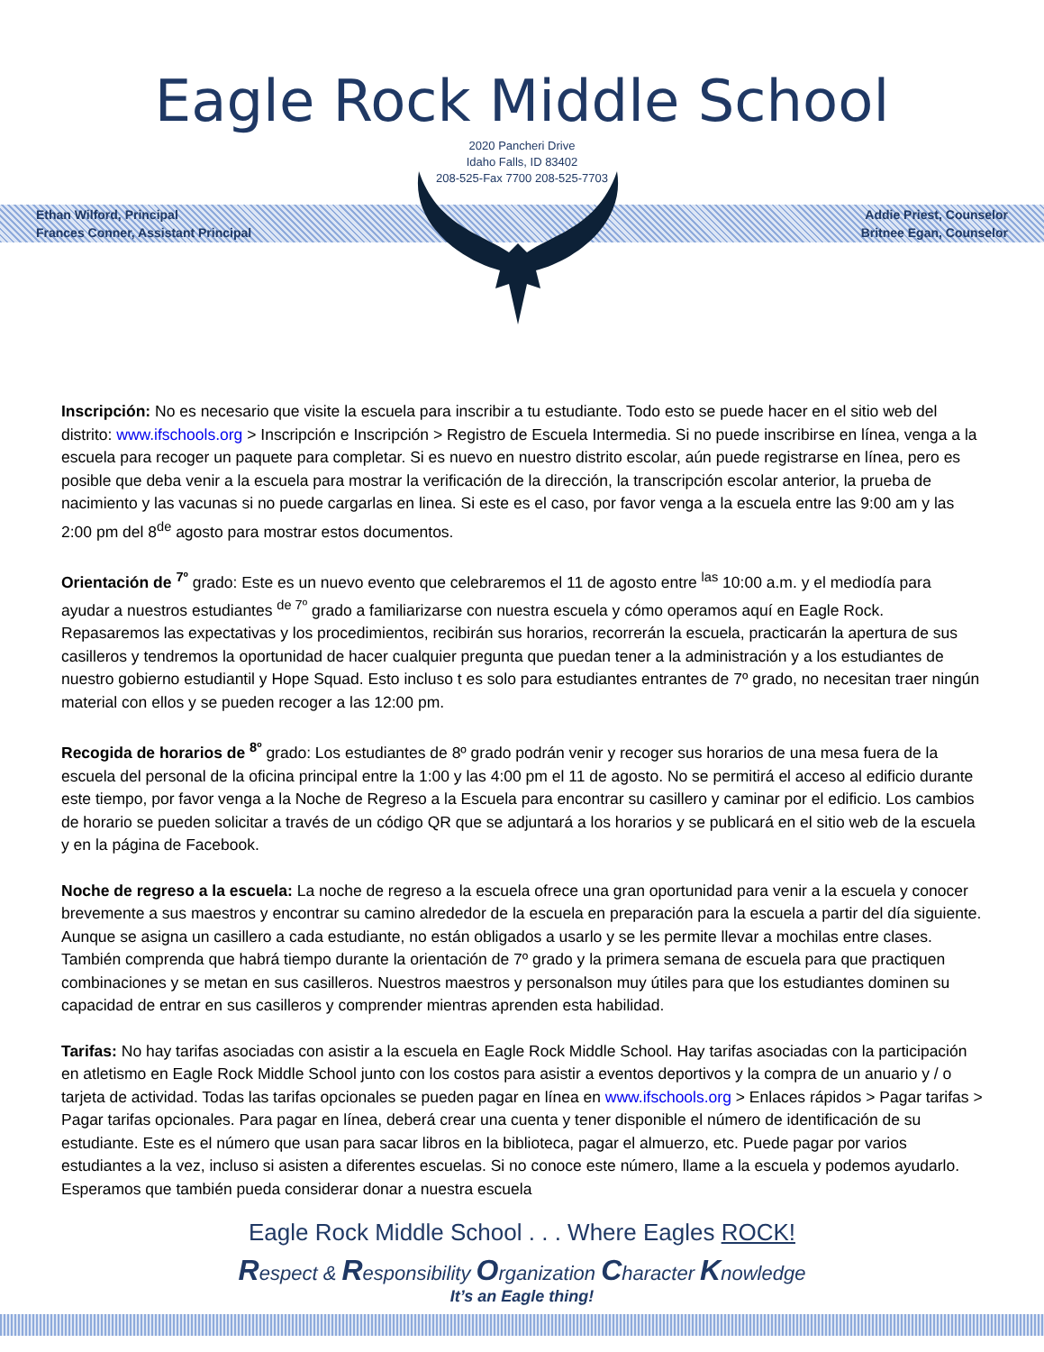Eagle Rock Middle School
2020 Pancheri Drive
Idaho Falls, ID 83402
208-525-Fax 7700 208-525-7703
Ethan Wilford, Principal
Frances Conner, Assistant Principal
Addie Priest, Counselor
Britnee Egan, Counselor
Inscripción: No es necesario que visite la escuela para inscribir a tu estudiante. Todo esto se puede hacer en el sitio web del distrito: www.ifschools.org > Inscripción e Inscripción > Registro de Escuela Intermedia. Si no puede inscribirse en línea, venga a la escuela para recoger un paquete para completar. Si es nuevo en nuestro distrito escolar, aún puede registrarse en línea, pero es posible que deba venir a la escuela para mostrar la verificación de la dirección, la transcripción escolar anterior, la prueba de nacimiento y las vacunas si no puede cargarlas en linea. Si este es el caso, por favor venga a la escuela entre las 9:00 am y las 2:00 pm del 8<sup>de</sup> agosto para mostrar estos documentos.
Orientación de <sup>7º</sup> grado: Este es un nuevo evento que celebraremos el 11 de agosto entre <sup>las</sup> 10:00 a.m. y el mediodía para ayudar a nuestros estudiantes <sup>de 7º</sup> grado a familiarizarse con nuestra escuela y cómo operamos aquí en Eagle Rock. Repasaremos las expectativas y los procedimientos, recibirán sus horarios, recorrerán la escuela, practicarán la apertura de sus casilleros y tendremos la oportunidad de hacer cualquier pregunta que puedan tener a la administración y a los estudiantes de nuestro gobierno estudiantil y Hope Squad. Esto incluso t es solo para estudiantes entrantes de 7º grado, no necesitan traer ningún material con ellos y se pueden recoger a las 12:00 pm.
Recogida de horarios de <sup>8º</sup> grado: Los estudiantes de 8º grado podrán venir y recoger sus horarios de una mesa fuera de la escuela del personal de la oficina principal entre la 1:00 y las 4:00 pm el 11 de agosto. No se permitirá el acceso al edificio durante este tiempo, por favor venga a la Noche de Regreso a la Escuela para encontrar su casillero y caminar por el edificio. Los cambios de horario se pueden solicitar a través de un código QR que se adjuntará a los horarios y se publicará en el sitio web de la escuela y en la página de Facebook.
Noche de regreso a la escuela: La noche de regreso a la escuela ofrece una gran oportunidad para venir a la escuela y conocer brevemente a sus maestros y encontrar su camino alrededor de la escuela en preparación para la escuela a partir del día siguiente. Aunque se asigna un casillero a cada estudiante, no están obligados a usarlo y se les permite llevar a mochilas entre clases. También comprenda que habrá tiempo durante la orientación de 7º grado y la primera semana de escuela para que practiquen combinaciones y se metan en sus casilleros. Nuestros maestros y personalson muy útiles para que los estudiantes dominen su capacidad de entrar en sus casilleros y comprender mientras aprenden esta habilidad.
Tarifas: No hay tarifas asociadas con asistir a la escuela en Eagle Rock Middle School. Hay tarifas asociadas con la participación en atletismo en Eagle Rock Middle School junto con los costos para asistir a eventos deportivos y la compra de un anuario y / o tarjeta de actividad. Todas las tarifas opcionales se pueden pagar en línea en www.ifschools.org > Enlaces rápidos > Pagar tarifas > Pagar tarifas opcionales. Para pagar en línea, deberá crear una cuenta y tener disponible el número de identificación de su estudiante. Este es el número que usan para sacar libros en la biblioteca, pagar el almuerzo, etc. Puede pagar por varios estudiantes a la vez, incluso si asisten a diferentes escuelas. Si no conoce este número, llame a la escuela y podemos ayudarlo. Esperamos que también pueda considerar donar a nuestra escuela
Eagle Rock Middle School . . . Where Eagles ROCK!
Respect & Responsibility Organization Character Knowledge
It’s an Eagle thing!